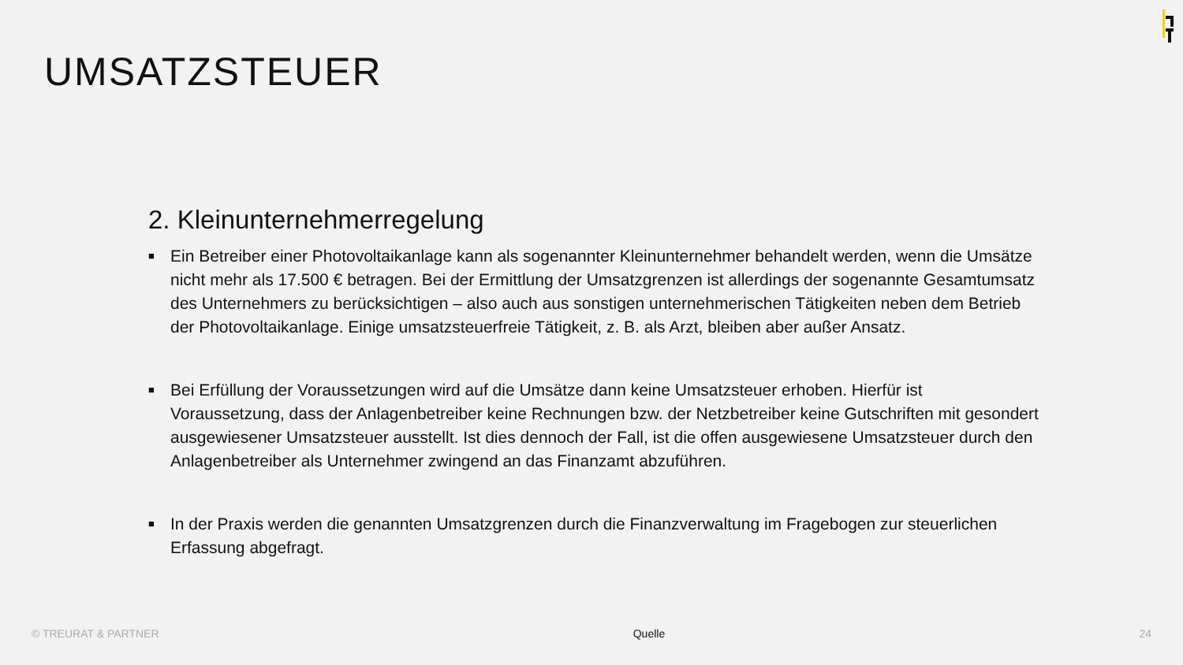UMSATZSTEUER
2. Kleinunternehmerregelung
■ Ein Betreiber einer Photovoltaikanlage kann als sogenannter Kleinunternehmer behandelt werden, wenn die Umsätze nicht mehr als 17.500 € betragen. Bei der Ermittlung der Umsatzgrenzen ist allerdings der sogenannte Gesamtumsatz des Unternehmers zu berücksichtigen – also auch aus sonstigen unternehmerischen Tätigkeiten neben dem Betrieb der Photovoltaikanlage. Einige umsatzsteuerfreie Tätigkeit, z. B. als Arzt, bleiben aber außer Ansatz.
■ Bei Erfüllung der Voraussetzungen wird auf die Umsätze dann keine Umsatzsteuer erhoben. Hierfür ist Voraussetzung, dass der Anlagenbetreiber keine Rechnungen bzw. der Netzbetreiber keine Gutschriften mit gesondert ausgewiesener Umsatzsteuer ausstellt. Ist dies dennoch der Fall, ist die offen ausgewiesene Umsatzsteuer durch den Anlagenbetreiber als Unternehmer zwingend an das Finanzamt abzuführen.
■ In der Praxis werden die genannten Umsatzgrenzen durch die Finanzverwaltung im Fragebogen zur steuerlichen Erfassung abgefragt.
© TREURAT & PARTNER Quelle 24